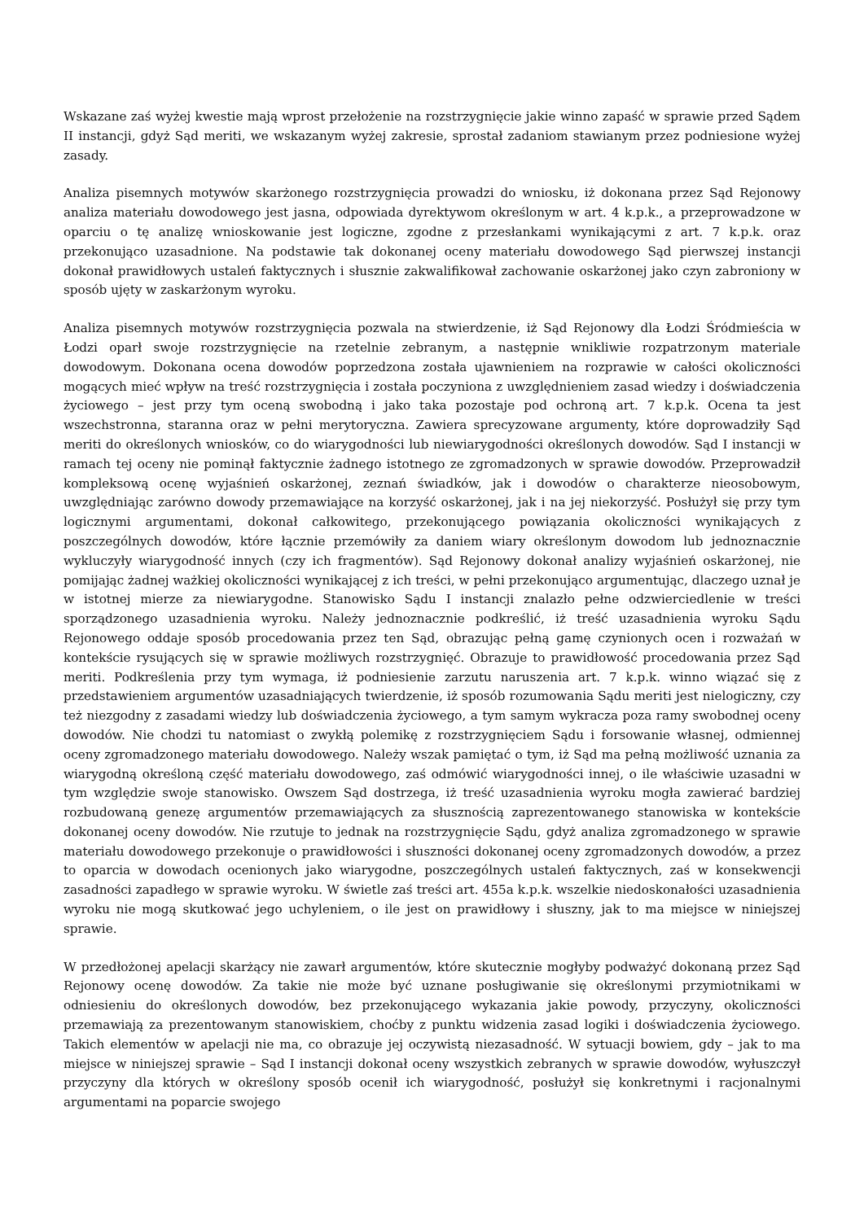Wskazane zaś wyżej kwestie mają wprost przełożenie na rozstrzygnięcie jakie winno zapaść w sprawie przed Sądem II instancji, gdyż Sąd meriti, we wskazanym wyżej zakresie, sprostał zadaniom stawianym przez podniesione wyżej zasady.
Analiza pisemnych motywów skarżonego rozstrzygnięcia prowadzi do wniosku, iż dokonana przez Sąd Rejonowy analiza materiału dowodowego jest jasna, odpowiada dyrektywom określonym w art. 4 k.p.k., a przeprowadzone w oparciu o tę analizę wnioskowanie jest logiczne, zgodne z przesłankami wynikającymi z art. 7 k.p.k. oraz przekonująco uzasadnione. Na podstawie tak dokonanej oceny materiału dowodowego Sąd pierwszej instancji dokonał prawidłowych ustaleń faktycznych i słusznie zakwalifikował zachowanie oskarżonej jako czyn zabroniony w sposób ujęty w zaskarżonym wyroku.
Analiza pisemnych motywów rozstrzygnięcia pozwala na stwierdzenie, iż Sąd Rejonowy dla Łodzi Śródmieścia w Łodzi oparł swoje rozstrzygnięcie na rzetelnie zebranym, a następnie wnikliwie rozpatrzonym materiale dowodowym. Dokonana ocena dowodów poprzedzona została ujawnieniem na rozprawie w całości okoliczności mogących mieć wpływ na treść rozstrzygnięcia i została poczyniona z uwzględnieniem zasad wiedzy i doświadczenia życiowego – jest przy tym oceną swobodną i jako taka pozostaje pod ochroną art. 7 k.p.k. Ocena ta jest wszechstronna, staranna oraz w pełni merytoryczna. Zawiera sprecyzowane argumenty, które doprowadziły Sąd meriti do określonych wniosków, co do wiarygodności lub niewiarygodności określonych dowodów. Sąd I instancji w ramach tej oceny nie pominął faktycznie żadnego istotnego ze zgromadzonych w sprawie dowodów. Przeprowadził kompleksową ocenę wyjaśnień oskarżonej, zeznań świadków, jak i dowodów o charakterze nieosobowym, uwzględniając zarówno dowody przemawiające na korzyść oskarżonej, jak i na jej niekorzyść. Posłużył się przy tym logicznymi argumentami, dokonał całkowitego, przekonującego powiązania okoliczności wynikających z poszczególnych dowodów, które łącznie przemówiły za daniem wiary określonym dowodom lub jednoznacznie wykluczyły wiarygodność innych (czy ich fragmentów). Sąd Rejonowy dokonał analizy wyjaśnień oskarżonej, nie pomijając żadnej ważkiej okoliczności wynikającej z ich treści, w pełni przekonująco argumentując, dlaczego uznał je w istotnej mierze za niewiarygodne. Stanowisko Sądu I instancji znalazło pełne odzwierciedlenie w treści sporządzonego uzasadnienia wyroku. Należy jednoznacznie podkreślić, iż treść uzasadnienia wyroku Sądu Rejonowego oddaje sposób procedowania przez ten Sąd, obrazując pełną gamę czynionych ocen i rozważań w kontekście rysujących się w sprawie możliwych rozstrzygnięć. Obrazuje to prawidłowość procedowania przez Sąd meriti. Podkreślenia przy tym wymaga, iż podniesienie zarzutu naruszenia art. 7 k.p.k. winno wiązać się z przedstawieniem argumentów uzasadniających twierdzenie, iż sposób rozumowania Sądu meriti jest nielogiczny, czy też niezgodny z zasadami wiedzy lub doświadczenia życiowego, a tym samym wykracza poza ramy swobodnej oceny dowodów. Nie chodzi tu natomiast o zwykłą polemikę z rozstrzygnięciem Sądu i forsowanie własnej, odmiennej oceny zgromadzonego materiału dowodowego. Należy wszak pamiętać o tym, iż Sąd ma pełną możliwość uznania za wiarygodną określoną część materiału dowodowego, zaś odmówić wiarygodności innej, o ile właściwie uzasadni w tym względzie swoje stanowisko. Owszem Sąd dostrzega, iż treść uzasadnienia wyroku mogła zawierać bardziej rozbudowaną genezę argumentów przemawiających za słusznością zaprezentowanego stanowiska w kontekście dokonanej oceny dowodów. Nie rzutuje to jednak na rozstrzygnięcie Sądu, gdyż analiza zgromadzonego w sprawie materiału dowodowego przekonuje o prawidłowości i słuszności dokonanej oceny zgromadzonych dowodów, a przez to oparcia w dowodach ocenionych jako wiarygodne, poszczególnych ustaleń faktycznych, zaś w konsekwencji zasadności zapadłego w sprawie wyroku. W świetle zaś treści art. 455a k.p.k. wszelkie niedoskonałości uzasadnienia wyroku nie mogą skutkować jego uchyleniem, o ile jest on prawidłowy i słuszny, jak to ma miejsce w niniejszej sprawie.
W przedłożonej apelacji skarżący nie zawarł argumentów, które skutecznie mogłyby podważyć dokonaną przez Sąd Rejonowy ocenę dowodów. Za takie nie może być uznane posługiwanie się określonymi przymiotnikami w odniesieniu do określonych dowodów, bez przekonującego wykazania jakie powody, przyczyny, okoliczności przemawiają za prezentowanym stanowiskiem, choćby z punktu widzenia zasad logiki i doświadczenia życiowego. Takich elementów w apelacji nie ma, co obrazuje jej oczywistą niezasadność. W sytuacji bowiem, gdy – jak to ma miejsce w niniejszej sprawie – Sąd I instancji dokonał oceny wszystkich zebranych w sprawie dowodów, wyłuszczył przyczyny dla których w określony sposób ocenił ich wiarygodność, posłużył się konkretnymi i racjonalnymi argumentami na poparcie swojego